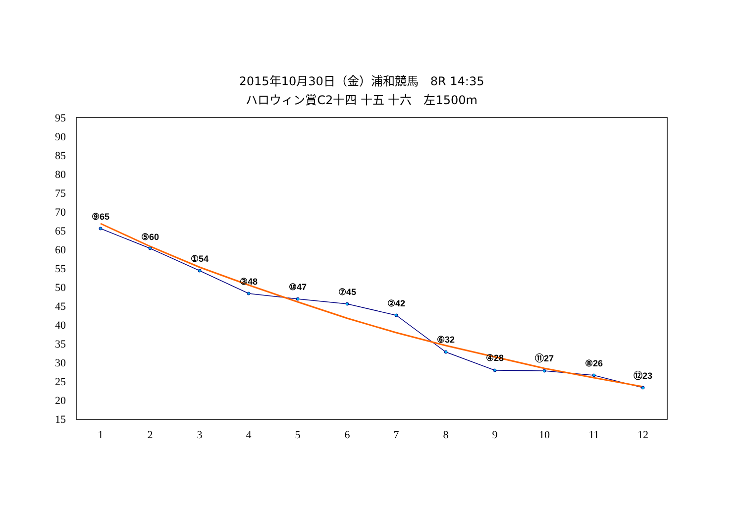2015年10月30日（金）浦和競馬　8R 14:35
ハロウィン賞C2十四 十五 十六　左1500m
95
90
85
80
75
70
65
60
55
50
45
40
35
30
25
20
15
1
2
3
4
5
6
7
8
9
10
11
12
⑨65
⑤60
①54
③48
⑩47
⑦45
②42
⑥32
④28
⑪27
⑧26
⑫23